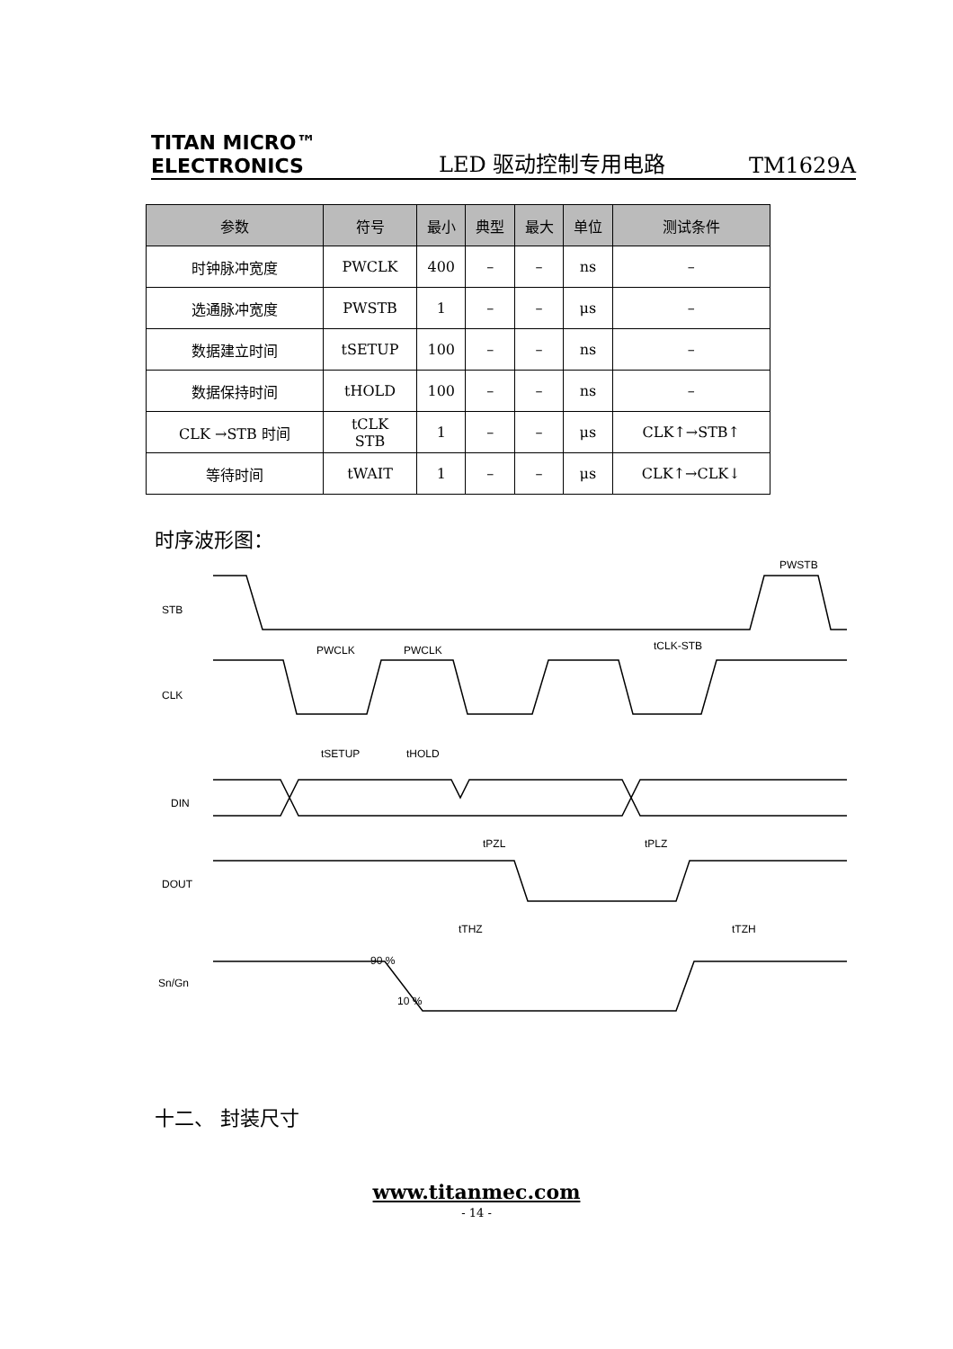TITAN MICRO™
ELECTRONICS
LED 驱动控制专用电路
TM1629A
| 参数 | 符号 | 最小 | 典型 | 最大 | 单位 | 测试条件 |
| --- | --- | --- | --- | --- | --- | --- |
| 时钟脉冲宽度 | PWCLK | 400 | – | – | ns | – |
| 选通脉冲宽度 | PWSTB | 1 | – | – | μs | – |
| 数据建立时间 | tSETUP | 100 | – | – | ns | – |
| 数据保持时间 | tHOLD | 100 | – | – | ns | – |
| CLK →STB 时间 | tCLK STB | 1 | – | – | μs | CLK↑→STB↑ |
| 等待时间 | tWAIT | 1 | – | – | μs | CLK↑→CLK↓ |
时序波形图：
STB
CLK
DIN
DOUT
Sn/Gn
90 %
10 %
PWCLK
PWCLK
tSETUP
tHOLD
tPZL
tPLZ
tTHZ
tTZH
tCLK-STB
PWSTB
十二、 封装尺寸
www.titanmec.com
- 14 -